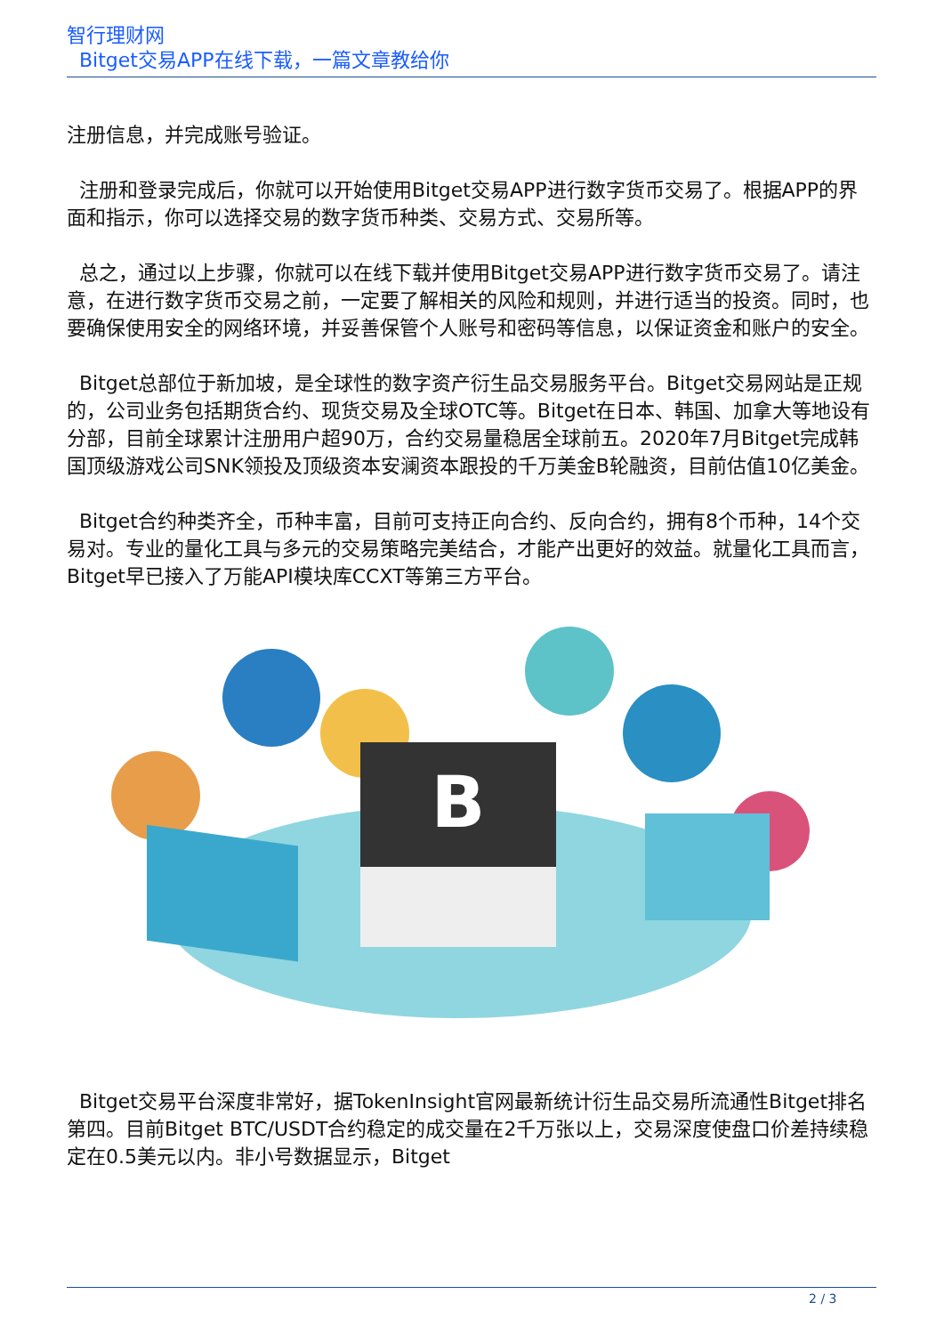智行理财网
Bitget交易APP在线下载，一篇文章教给你
注册信息，并完成账号验证。
注册和登录完成后，你就可以开始使用Bitget交易APP进行数字货币交易了。根据APP的界面和指示，你可以选择交易的数字货币种类、交易方式、交易所等。
总之，通过以上步骤，你就可以在线下载并使用Bitget交易APP进行数字货币交易了。请注意，在进行数字货币交易之前，一定要了解相关的风险和规则，并进行适当的投资。同时，也要确保使用安全的网络环境，并妥善保管个人账号和密码等信息，以保证资金和账户的安全。
Bitget总部位于新加坡，是全球性的数字资产衍生品交易服务平台。Bitget交易网站是正规的，公司业务包括期货合约、现货交易及全球OTC等。Bitget在日本、韩国、加拿大等地设有分部，目前全球累计注册用户超90万，合约交易量稳居全球前五。2020年7月Bitget完成韩国顶级游戏公司SNK领投及顶级资本安澜资本跟投的千万美金B轮融资，目前估值10亿美金。
Bitget合约种类齐全，币种丰富，目前可支持正向合约、反向合约，拥有8个币种，14个交易对。专业的量化工具与多元的交易策略完美结合，才能产出更好的效益。就量化工具而言，Bitget早已接入了万能API模块库CCXT等第三方平台。
B
Bitget交易平台深度非常好，据TokenInsight官网最新统计衍生品交易所流通性Bitget排名第四。目前Bitget BTC/USDT合约稳定的成交量在2千万张以上，交易深度使盘口价差持续稳定在0.5美元以内。非小号数据显示，Bitget
2 / 3